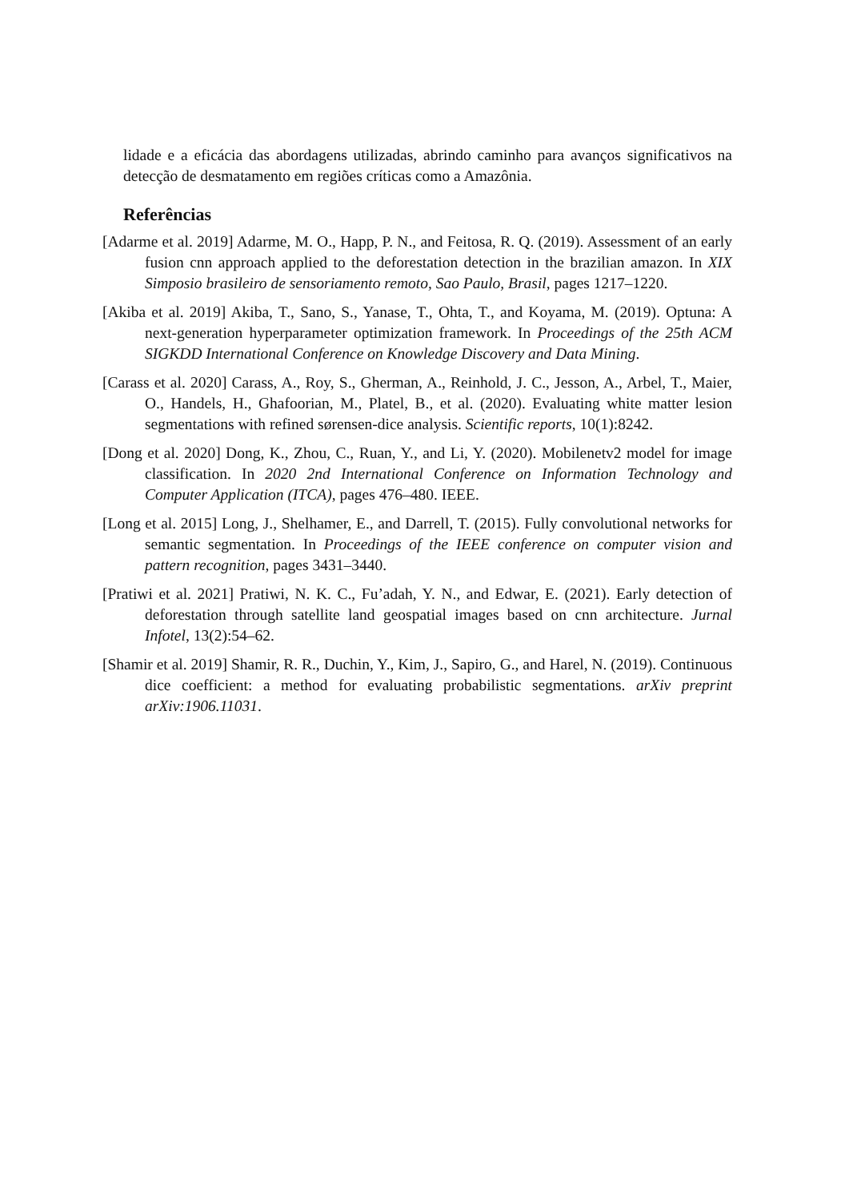lidade e a eficácia das abordagens utilizadas, abrindo caminho para avanços significativos na detecção de desmatamento em regiões críticas como a Amazônia.
Referências
[Adarme et al. 2019] Adarme, M. O., Happ, P. N., and Feitosa, R. Q. (2019). Assessment of an early fusion cnn approach applied to the deforestation detection in the brazilian amazon. In XIX Simposio brasileiro de sensoriamento remoto, Sao Paulo, Brasil, pages 1217–1220.
[Akiba et al. 2019] Akiba, T., Sano, S., Yanase, T., Ohta, T., and Koyama, M. (2019). Optuna: A next-generation hyperparameter optimization framework. In Proceedings of the 25th ACM SIGKDD International Conference on Knowledge Discovery and Data Mining.
[Carass et al. 2020] Carass, A., Roy, S., Gherman, A., Reinhold, J. C., Jesson, A., Arbel, T., Maier, O., Handels, H., Ghafoorian, M., Platel, B., et al. (2020). Evaluating white matter lesion segmentations with refined sørensen-dice analysis. Scientific reports, 10(1):8242.
[Dong et al. 2020] Dong, K., Zhou, C., Ruan, Y., and Li, Y. (2020). Mobilenetv2 model for image classification. In 2020 2nd International Conference on Information Technology and Computer Application (ITCA), pages 476–480. IEEE.
[Long et al. 2015] Long, J., Shelhamer, E., and Darrell, T. (2015). Fully convolutional networks for semantic segmentation. In Proceedings of the IEEE conference on computer vision and pattern recognition, pages 3431–3440.
[Pratiwi et al. 2021] Pratiwi, N. K. C., Fu’adah, Y. N., and Edwar, E. (2021). Early detection of deforestation through satellite land geospatial images based on cnn architecture. Jurnal Infotel, 13(2):54–62.
[Shamir et al. 2019] Shamir, R. R., Duchin, Y., Kim, J., Sapiro, G., and Harel, N. (2019). Continuous dice coefficient: a method for evaluating probabilistic segmentations. arXiv preprint arXiv:1906.11031.